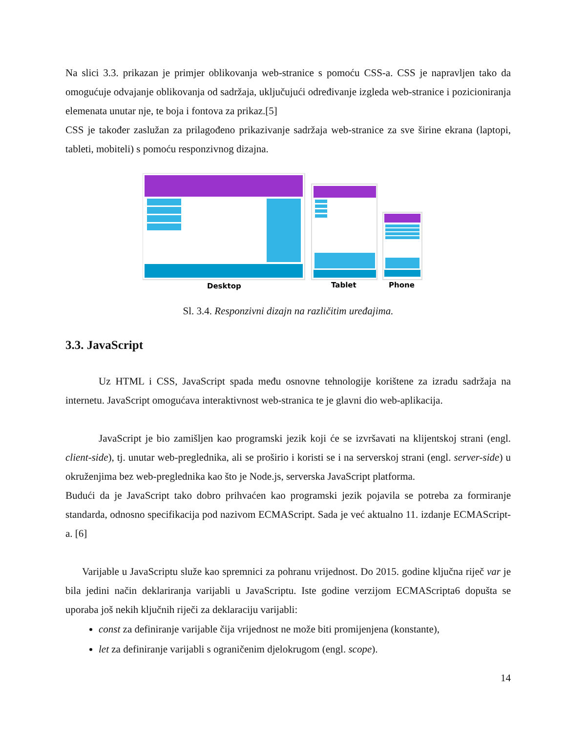Na slici 3.3. prikazan je primjer oblikovanja web-stranice s pomoću CSS-a. CSS je napravljen tako da omogućuje odvajanje oblikovanja od sadržaja, uključujući određivanje izgleda web-stranice i pozicioniranja elemenata unutar nje, te boja i fontova za prikaz.[5]
CSS je također zaslužan za prilagođeno prikazivanje sadržaja web-stranice za sve širine ekrana (laptopi, tableti, mobiteli) s pomoću responzivnog dizajna.
Desktop
Tablet
Phone
Sl. 3.4. Responzivni dizajn na različitim uređajima.
3.3. JavaScript
Uz HTML i CSS, JavaScript spada među osnovne tehnologije korištene za izradu sadržaja na internetu. JavaScript omogućava interaktivnost web-stranica te je glavni dio web-aplikacija.
JavaScript je bio zamišljen kao programski jezik koji će se izvršavati na klijentskoj strani (engl. client-side), tj. unutar web-preglednika, ali se proširio i koristi se i na serverskoj strani (engl. server-side) u okruženjima bez web-preglednika kao što je Node.js, serverska JavaScript platforma.
Budući da je JavaScript tako dobro prihvaćen kao programski jezik pojavila se potreba za formiranje standarda, odnosno specifikacija pod nazivom ECMAScript. Sada je već aktualno 11. izdanje ECMAScript-a. [6]
Varijable u JavaScriptu služe kao spremnici za pohranu vrijednost. Do 2015. godine ključna riječ var je bila jedini način deklariranja varijabli u JavaScriptu. Iste godine verzijom ECMAScripta6 dopušta se uporaba još nekih ključnih riječi za deklaraciju varijabli:
const za definiranje varijable čija vrijednost ne može biti promijenjena (konstante),
let za definiranje varijabli s ograničenim djelokrugom (engl. scope).
14